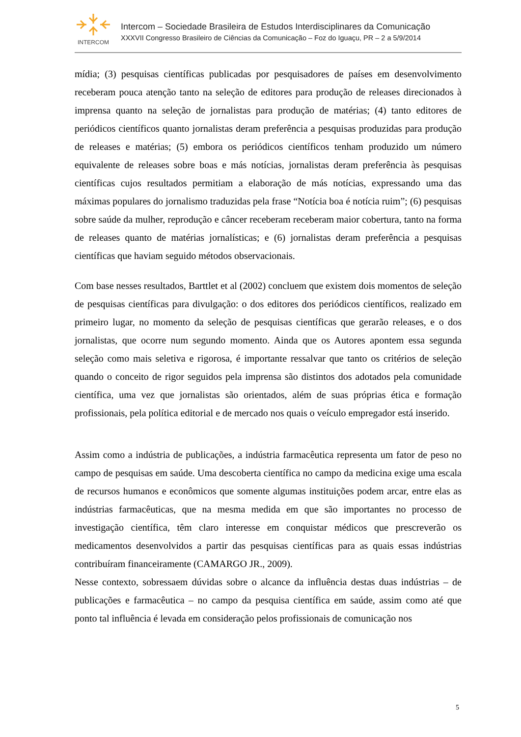INTERCOM
Intercom – Sociedade Brasileira de Estudos Interdisciplinares da Comunicação
XXXVII Congresso Brasileiro de Ciências da Comunicação – Foz do Iguaçu, PR – 2 a 5/9/2014
mídia; (3) pesquisas científicas publicadas por pesquisadores de países em desenvolvimento receberam pouca atenção tanto na seleção de editores para produção de releases direcionados à imprensa quanto na seleção de jornalistas para produção de matérias; (4) tanto editores de periódicos científicos quanto jornalistas deram preferência a pesquisas produzidas para produção de releases e matérias; (5) embora os periódicos científicos tenham produzido um número equivalente de releases sobre boas e más notícias, jornalistas deram preferência às pesquisas científicas cujos resultados permitiam a elaboração de más notícias, expressando uma das máximas populares do jornalismo traduzidas pela frase “Notícia boa é notícia ruim”; (6) pesquisas sobre saúde da mulher, reprodução e câncer receberam receberam maior cobertura, tanto na forma de releases quanto de matérias jornalísticas; e (6) jornalistas deram preferência a pesquisas científicas que haviam seguido métodos observacionais.
Com base nesses resultados, Barttlet et al (2002) concluem que existem dois momentos de seleção de pesquisas científicas para divulgação: o dos editores dos periódicos científicos, realizado em primeiro lugar, no momento da seleção de pesquisas científicas que gerarão releases, e o dos jornalistas, que ocorre num segundo momento. Ainda que os Autores apontem essa segunda seleção como mais seletiva e rigorosa, é importante ressalvar que tanto os critérios de seleção quando o conceito de rigor seguidos pela imprensa são distintos dos adotados pela comunidade científica, uma vez que jornalistas são orientados, além de suas próprias ética e formação profissionais, pela política editorial e de mercado nos quais o veículo empregador está inserido.
Assim como a indústria de publicações, a indústria farmacêutica representa um fator de peso no campo de pesquisas em saúde. Uma descoberta científica no campo da medicina exige uma escala de recursos humanos e econômicos que somente algumas instituições podem arcar, entre elas as indústrias farmacêuticas, que na mesma medida em que são importantes no processo de investigação científica, têm claro interesse em conquistar médicos que prescreverão os medicamentos desenvolvidos a partir das pesquisas científicas para as quais essas indústrias contribuíram financeiramente (CAMARGO JR., 2009).
Nesse contexto, sobressaem dúvidas sobre o alcance da influência destas duas indústrias – de publicações e farmacêutica – no campo da pesquisa científica em saúde, assim como até que ponto tal influência é levada em consideração pelos profissionais de comunicação nos
5